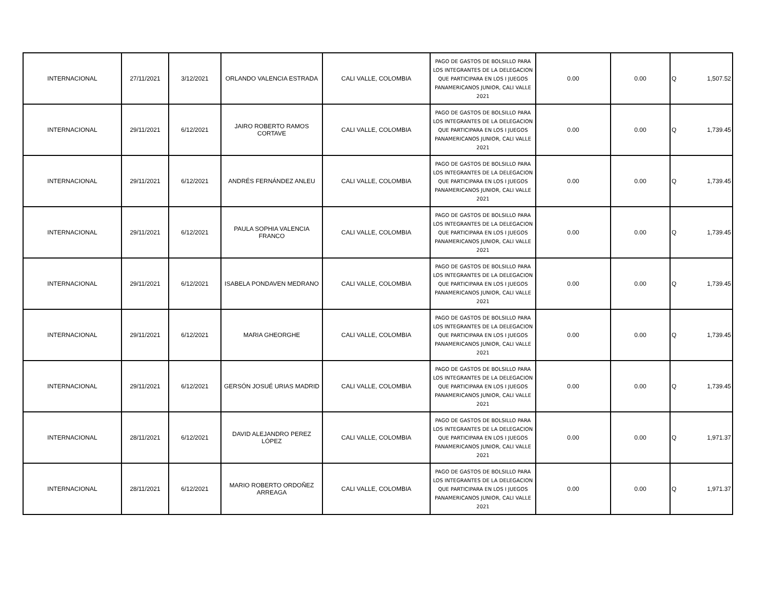| INTERNACIONAL | 27/11/2021 | 3/12/2021 | ORLANDO VALENCIA ESTRADA | CALI VALLE, COLOMBIA | PAGO DE GASTOS DE BOLSILLO PARA LOS INTEGRANTES DE LA DELEGACION QUE PARTICIPARA EN LOS I JUEGOS PANAMERICANOS JUNIOR, CALI VALLE 2021 | 0.00 | 0.00 | Q 1,507.52 |
| INTERNACIONAL | 29/11/2021 | 6/12/2021 | JAIRO ROBERTO RAMOS CORTAVE | CALI VALLE, COLOMBIA | PAGO DE GASTOS DE BOLSILLO PARA LOS INTEGRANTES DE LA DELEGACION QUE PARTICIPARA EN LOS I JUEGOS PANAMERICANOS JUNIOR, CALI VALLE 2021 | 0.00 | 0.00 | Q 1,739.45 |
| INTERNACIONAL | 29/11/2021 | 6/12/2021 | ANDRÉS FERNÁNDEZ ANLEU | CALI VALLE, COLOMBIA | PAGO DE GASTOS DE BOLSILLO PARA LOS INTEGRANTES DE LA DELEGACION QUE PARTICIPARA EN LOS I JUEGOS PANAMERICANOS JUNIOR, CALI VALLE 2021 | 0.00 | 0.00 | Q 1,739.45 |
| INTERNACIONAL | 29/11/2021 | 6/12/2021 | PAULA SOPHIA VALENCIA FRANCO | CALI VALLE, COLOMBIA | PAGO DE GASTOS DE BOLSILLO PARA LOS INTEGRANTES DE LA DELEGACION QUE PARTICIPARA EN LOS I JUEGOS PANAMERICANOS JUNIOR, CALI VALLE 2021 | 0.00 | 0.00 | Q 1,739.45 |
| INTERNACIONAL | 29/11/2021 | 6/12/2021 | ISABELA PONDAVEN MEDRANO | CALI VALLE, COLOMBIA | PAGO DE GASTOS DE BOLSILLO PARA LOS INTEGRANTES DE LA DELEGACION QUE PARTICIPARA EN LOS I JUEGOS PANAMERICANOS JUNIOR, CALI VALLE 2021 | 0.00 | 0.00 | Q 1,739.45 |
| INTERNACIONAL | 29/11/2021 | 6/12/2021 | MARIA GHEORGHE | CALI VALLE, COLOMBIA | PAGO DE GASTOS DE BOLSILLO PARA LOS INTEGRANTES DE LA DELEGACION QUE PARTICIPARA EN LOS I JUEGOS PANAMERICANOS JUNIOR, CALI VALLE 2021 | 0.00 | 0.00 | Q 1,739.45 |
| INTERNACIONAL | 29/11/2021 | 6/12/2021 | GERSÓN JOSUÉ URIAS MADRID | CALI VALLE, COLOMBIA | PAGO DE GASTOS DE BOLSILLO PARA LOS INTEGRANTES DE LA DELEGACION QUE PARTICIPARA EN LOS I JUEGOS PANAMERICANOS JUNIOR, CALI VALLE 2021 | 0.00 | 0.00 | Q 1,739.45 |
| INTERNACIONAL | 28/11/2021 | 6/12/2021 | DAVID ALEJANDRO PEREZ LÓPEZ | CALI VALLE, COLOMBIA | PAGO DE GASTOS DE BOLSILLO PARA LOS INTEGRANTES DE LA DELEGACION QUE PARTICIPARA EN LOS I JUEGOS PANAMERICANOS JUNIOR, CALI VALLE 2021 | 0.00 | 0.00 | Q 1,971.37 |
| INTERNACIONAL | 28/11/2021 | 6/12/2021 | MARIO ROBERTO ORDOÑEZ ARREAGA | CALI VALLE, COLOMBIA | PAGO DE GASTOS DE BOLSILLO PARA LOS INTEGRANTES DE LA DELEGACION QUE PARTICIPARA EN LOS I JUEGOS PANAMERICANOS JUNIOR, CALI VALLE 2021 | 0.00 | 0.00 | Q 1,971.37 |